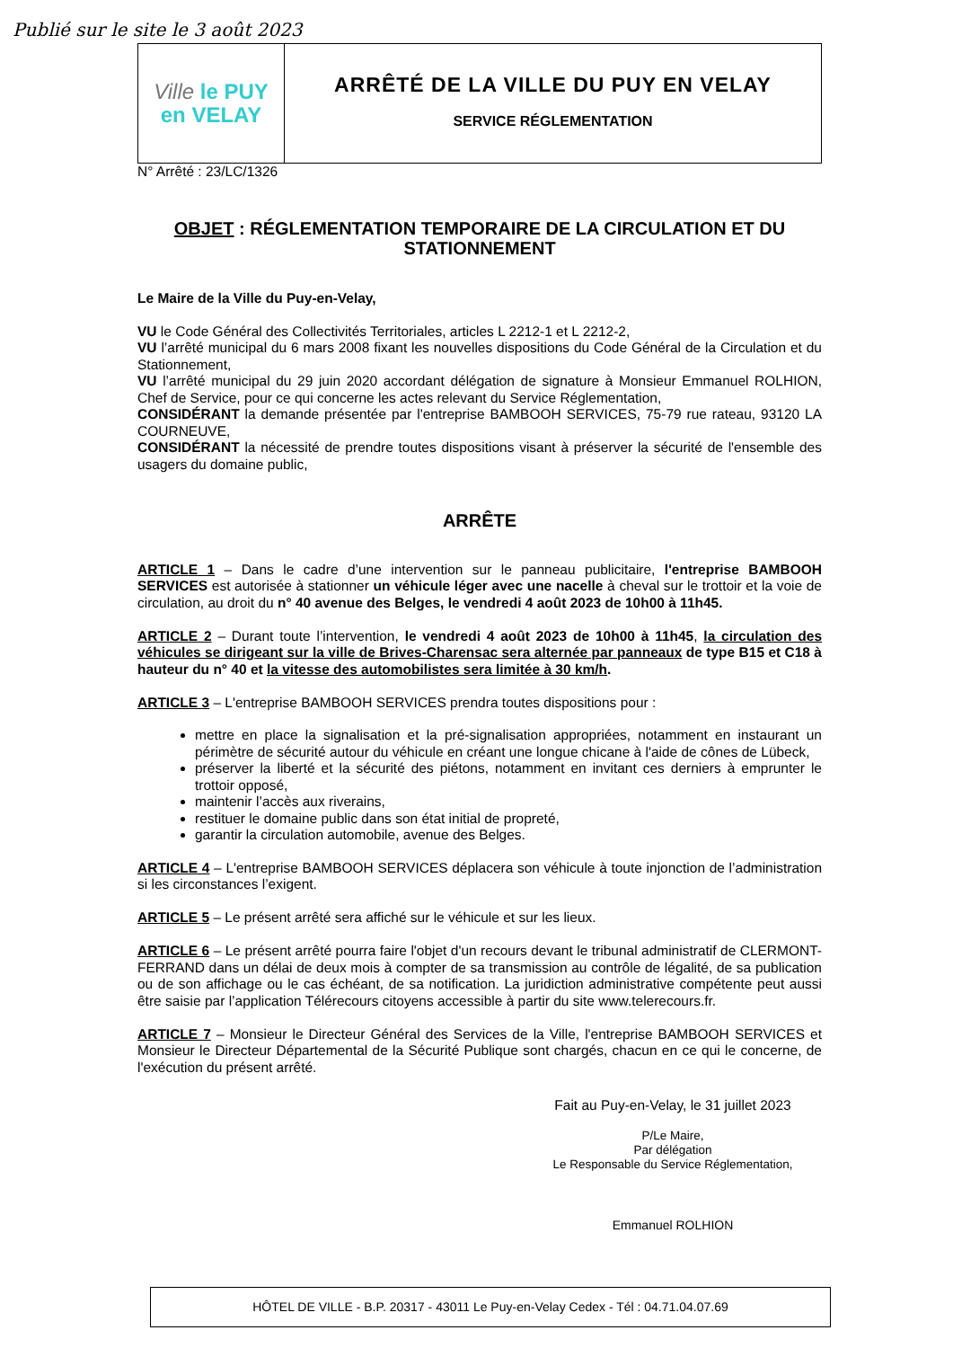Publié sur le site le 3 août 2023
Ville le PUY
en VELAY
ARRÊTÉ DE LA VILLE DU PUY EN VELAY
SERVICE RÉGLEMENTATION
N° Arrêté : 23/LC/1326
OBJET : RÉGLEMENTATION TEMPORAIRE DE LA CIRCULATION ET DU STATIONNEMENT
Le Maire de la Ville du Puy-en-Velay,
VU le Code Général des Collectivités Territoriales, articles L 2212-1 et L 2212-2,
VU l’arrêté municipal du 6 mars 2008 fixant les nouvelles dispositions du Code Général de la Circulation et du Stationnement,
VU l’arrêté municipal du 29 juin 2020 accordant délégation de signature à Monsieur Emmanuel ROLHION, Chef de Service, pour ce qui concerne les actes relevant du Service Réglementation,
CONSIDÉRANT la demande présentée par l'entreprise BAMBOOH SERVICES, 75-79 rue rateau, 93120 LA COURNEUVE,
CONSIDÉRANT la nécessité de prendre toutes dispositions visant à préserver la sécurité de l'ensemble des usagers du domaine public,
ARRÊTE
ARTICLE 1 – Dans le cadre d’une intervention sur le panneau publicitaire, l'entreprise BAMBOOH SERVICES est autorisée à stationner un véhicule léger avec une nacelle à cheval sur le trottoir et la voie de circulation, au droit du n° 40 avenue des Belges, le vendredi 4 août 2023 de 10h00 à 11h45.
ARTICLE 2 – Durant toute l’intervention, le vendredi 4 août 2023 de 10h00 à 11h45, la circulation des véhicules se dirigeant sur la ville de Brives-Charensac sera alternée par panneaux de type B15 et C18 à hauteur du n° 40 et la vitesse des automobilistes sera limitée à 30 km/h.
ARTICLE 3 – L'entreprise BAMBOOH SERVICES prendra toutes dispositions pour :
mettre en place la signalisation et la pré-signalisation appropriées, notamment en instaurant un périmètre de sécurité autour du véhicule en créant une longue chicane à l'aide de cônes de Lübeck,
préserver la liberté et la sécurité des piétons, notamment en invitant ces derniers à emprunter le trottoir opposé,
maintenir l’accès aux riverains,
restituer le domaine public dans son état initial de propreté,
garantir la circulation automobile, avenue des Belges.
ARTICLE 4 – L'entreprise BAMBOOH SERVICES déplacera son véhicule à toute injonction de l’administration si les circonstances l’exigent.
ARTICLE 5 – Le présent arrêté sera affiché sur le véhicule et sur les lieux.
ARTICLE 6 – Le présent arrêté pourra faire l'objet d'un recours devant le tribunal administratif de CLERMONT-FERRAND dans un délai de deux mois à compter de sa transmission au contrôle de légalité, de sa publication ou de son affichage ou le cas échéant, de sa notification. La juridiction administrative compétente peut aussi être saisie par l’application Télérecours citoyens accessible à partir du site www.telerecours.fr.
ARTICLE 7 – Monsieur le Directeur Général des Services de la Ville, l'entreprise BAMBOOH SERVICES et Monsieur le Directeur Départemental de la Sécurité Publique sont chargés, chacun en ce qui le concerne, de l'exécution du présent arrêté.
Fait au Puy-en-Velay, le 31 juillet 2023
P/Le Maire,
Par délégation
Le Responsable du Service Réglementation,
Emmanuel ROLHION
HÔTEL DE VILLE - B.P. 20317 - 43011 Le Puy-en-Velay Cedex - Tél : 04.71.04.07.69